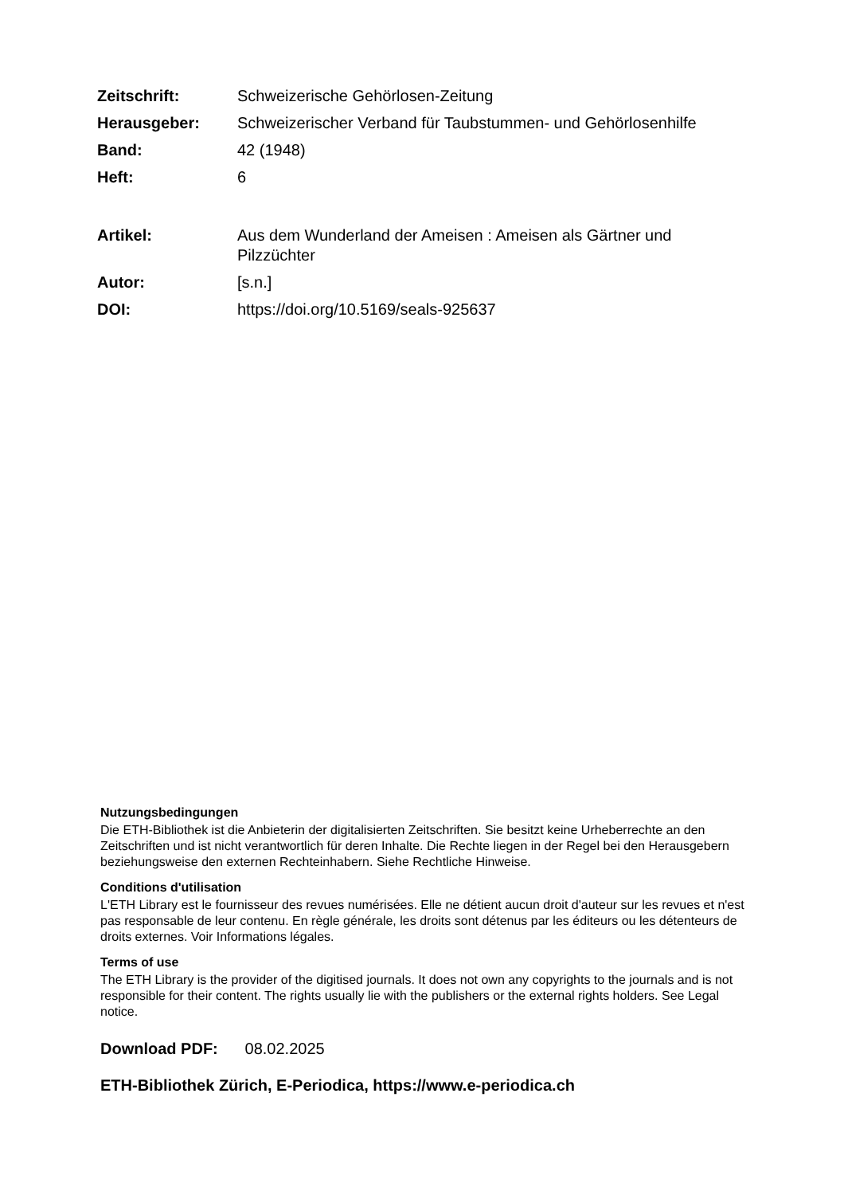| Zeitschrift: | Schweizerische Gehörlosen-Zeitung |
| Herausgeber: | Schweizerischer Verband für Taubstummen- und Gehörlosenhilfe |
| Band: | 42 (1948) |
| Heft: | 6 |
| Artikel: | Aus dem Wunderland der Ameisen : Ameisen als Gärtner und Pilzzüchter |
| Autor: | [s.n.] |
| DOI: | https://doi.org/10.5169/seals-925637 |
Nutzungsbedingungen
Die ETH-Bibliothek ist die Anbieterin der digitalisierten Zeitschriften. Sie besitzt keine Urheberrechte an den Zeitschriften und ist nicht verantwortlich für deren Inhalte. Die Rechte liegen in der Regel bei den Herausgebern beziehungsweise den externen Rechteinhabern. Siehe Rechtliche Hinweise.
Conditions d'utilisation
L'ETH Library est le fournisseur des revues numérisées. Elle ne détient aucun droit d'auteur sur les revues et n'est pas responsable de leur contenu. En règle générale, les droits sont détenus par les éditeurs ou les détenteurs de droits externes. Voir Informations légales.
Terms of use
The ETH Library is the provider of the digitised journals. It does not own any copyrights to the journals and is not responsible for their content. The rights usually lie with the publishers or the external rights holders. See Legal notice.
Download PDF: 08.02.2025
ETH-Bibliothek Zürich, E-Periodica, https://www.e-periodica.ch